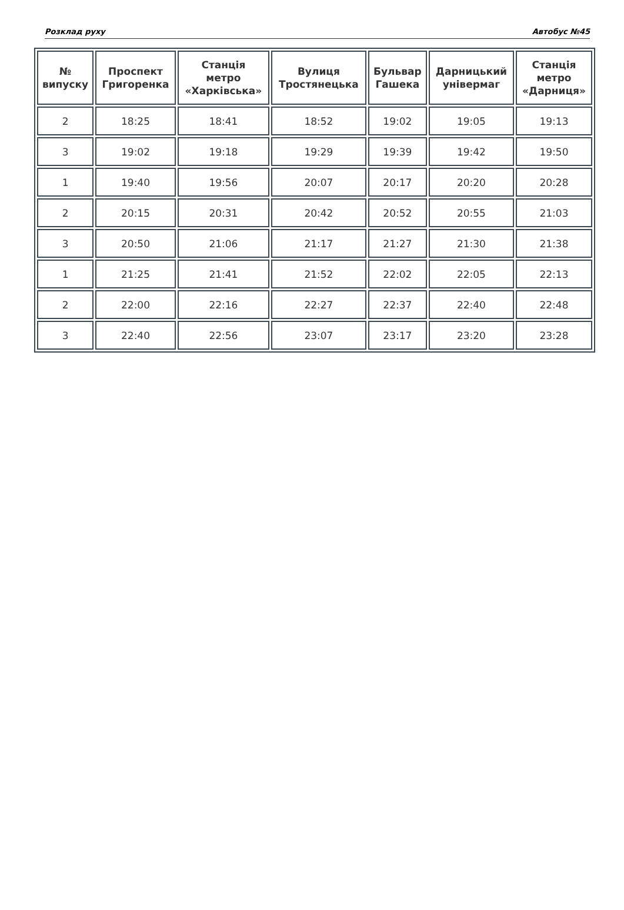Розклад руху Автобус №45
| № випуску | Проспект Григоренка | Станція метро «Харківська» | Вулиця Тростянецька | Бульвар Гашека | Дарницький універмаг | Станція метро «Дарниця» |
| --- | --- | --- | --- | --- | --- | --- |
| 2 | 18:25 | 18:41 | 18:52 | 19:02 | 19:05 | 19:13 |
| 3 | 19:02 | 19:18 | 19:29 | 19:39 | 19:42 | 19:50 |
| 1 | 19:40 | 19:56 | 20:07 | 20:17 | 20:20 | 20:28 |
| 2 | 20:15 | 20:31 | 20:42 | 20:52 | 20:55 | 21:03 |
| 3 | 20:50 | 21:06 | 21:17 | 21:27 | 21:30 | 21:38 |
| 1 | 21:25 | 21:41 | 21:52 | 22:02 | 22:05 | 22:13 |
| 2 | 22:00 | 22:16 | 22:27 | 22:37 | 22:40 | 22:48 |
| 3 | 22:40 | 22:56 | 23:07 | 23:17 | 23:20 | 23:28 |